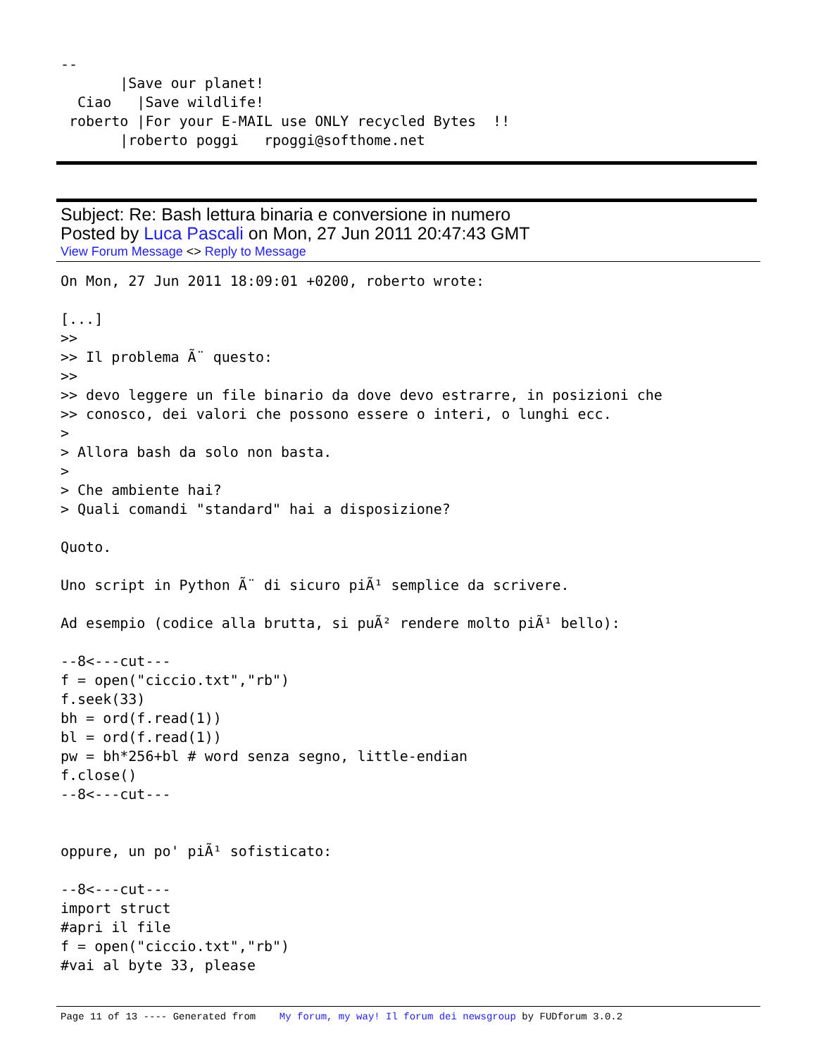--
       |Save our planet!
  Ciao   |Save wildlife!
 roberto |For your E-MAIL use ONLY recycled Bytes  !!
       |roberto poggi   rpoggi@softhome.net
Subject: Re: Bash lettura binaria e conversione in numero
Posted by Luca Pascali on Mon, 27 Jun 2011 20:47:43 GMT
View Forum Message <> Reply to Message
On Mon, 27 Jun 2011 18:09:01 +0200, roberto wrote:

[...]
>>
>> Il problema Ã¨ questo:
>>
>> devo leggere un file binario da dove devo estrarre, in posizioni che
>> conosco, dei valori che possono essere o interi, o lunghi ecc.
>
> Allora bash da solo non basta.
>
> Che ambiente hai?
> Quali comandi "standard" hai a disposizione?

Quoto.

Uno script in Python Ã¨ di sicuro piÃ¹ semplice da scrivere.

Ad esempio (codice alla brutta, si puÃ² rendere molto piÃ¹ bello):

--8<---cut---
f = open("ciccio.txt","rb")
f.seek(33)
bh = ord(f.read(1))
bl = ord(f.read(1))
pw = bh*256+bl # word senza segno, little-endian
f.close()
--8<---cut---


oppure, un po' piÃ¹ sofisticato:

--8<---cut---
import struct
#apri il file
f = open("ciccio.txt","rb")
#vai al byte 33, please
Page 11 of 13 ---- Generated from My forum, my way! Il forum dei newsgroup by FUDforum 3.0.2